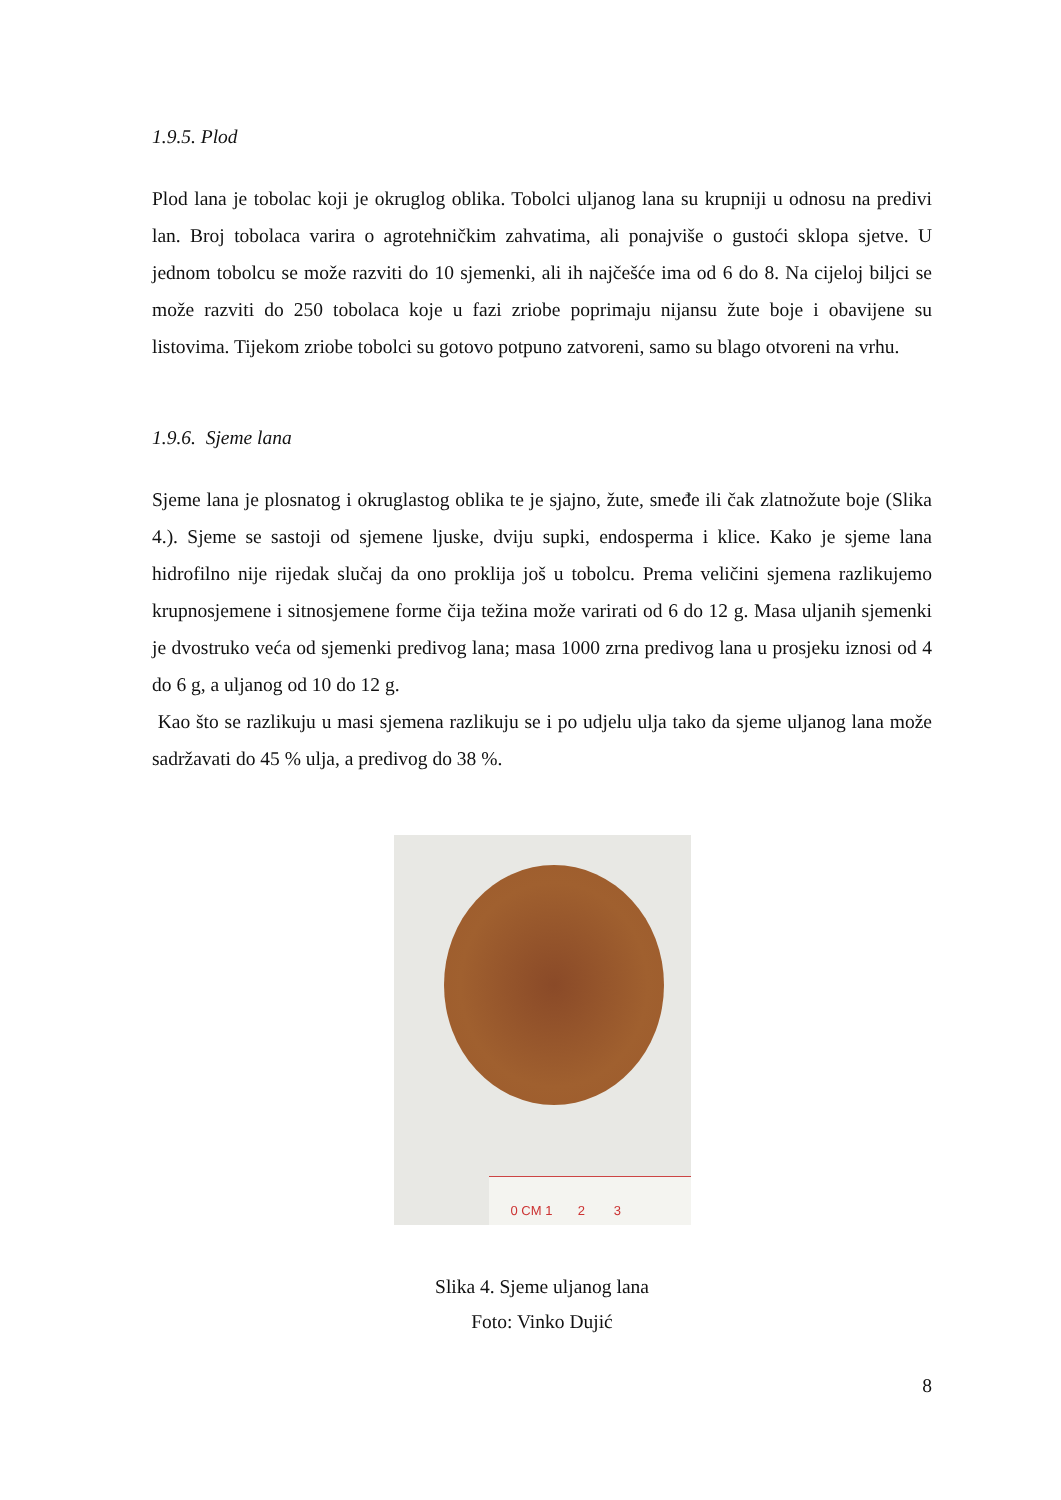1.9.5. Plod
Plod lana je tobolac koji je okruglog oblika. Tobolci uljanog lana su krupniji u odnosu na predivi lan. Broj tobolaca varira o agrotehničkim zahvatima, ali ponajviše o gustoći sklopa sjetve. U jednom tobolcu se može razviti do 10 sjemenki, ali ih najčešće ima od 6 do 8. Na cijeloj biljci se može razviti do 250 tobolaca koje u fazi zriobe poprimaju nijansu žute boje i obavijene su listovima. Tijekom zriobe tobolci su gotovo potpuno zatvoreni, samo su blago otvoreni na vrhu.
1.9.6. Sjeme lana
Sjeme lana je plosnatog i okruglastog oblika te je sjajno, žute, smeđe ili čak zlatnožute boje (Slika 4.). Sjeme se sastoji od sjemene ljuske, dviju supki, endosperma i klice. Kako je sjeme lana hidrofilno nije rijedak slučaj da ono proklija još u tobolcu. Prema veličini sjemena razlikujemo krupnosjemene i sitnosjemene forme čija težina može varirati od 6 do 12 g. Masa uljanih sjemenki je dvostruko veća od sjemenki predivog lana; masa 1000 zrna predivog lana u prosjeku iznosi od 4 do 6 g, a uljanog od 10 do 12 g.
Kao što se razlikuju u masi sjemena razlikuju se i po udjelu ulja tako da sjeme uljanog lana može sadržavati do 45 % ulja, a predivog do 38 %.
0 CM 1 2 3
Slika 4. Sjeme uljanog lana
Foto: Vinko Dujić
8